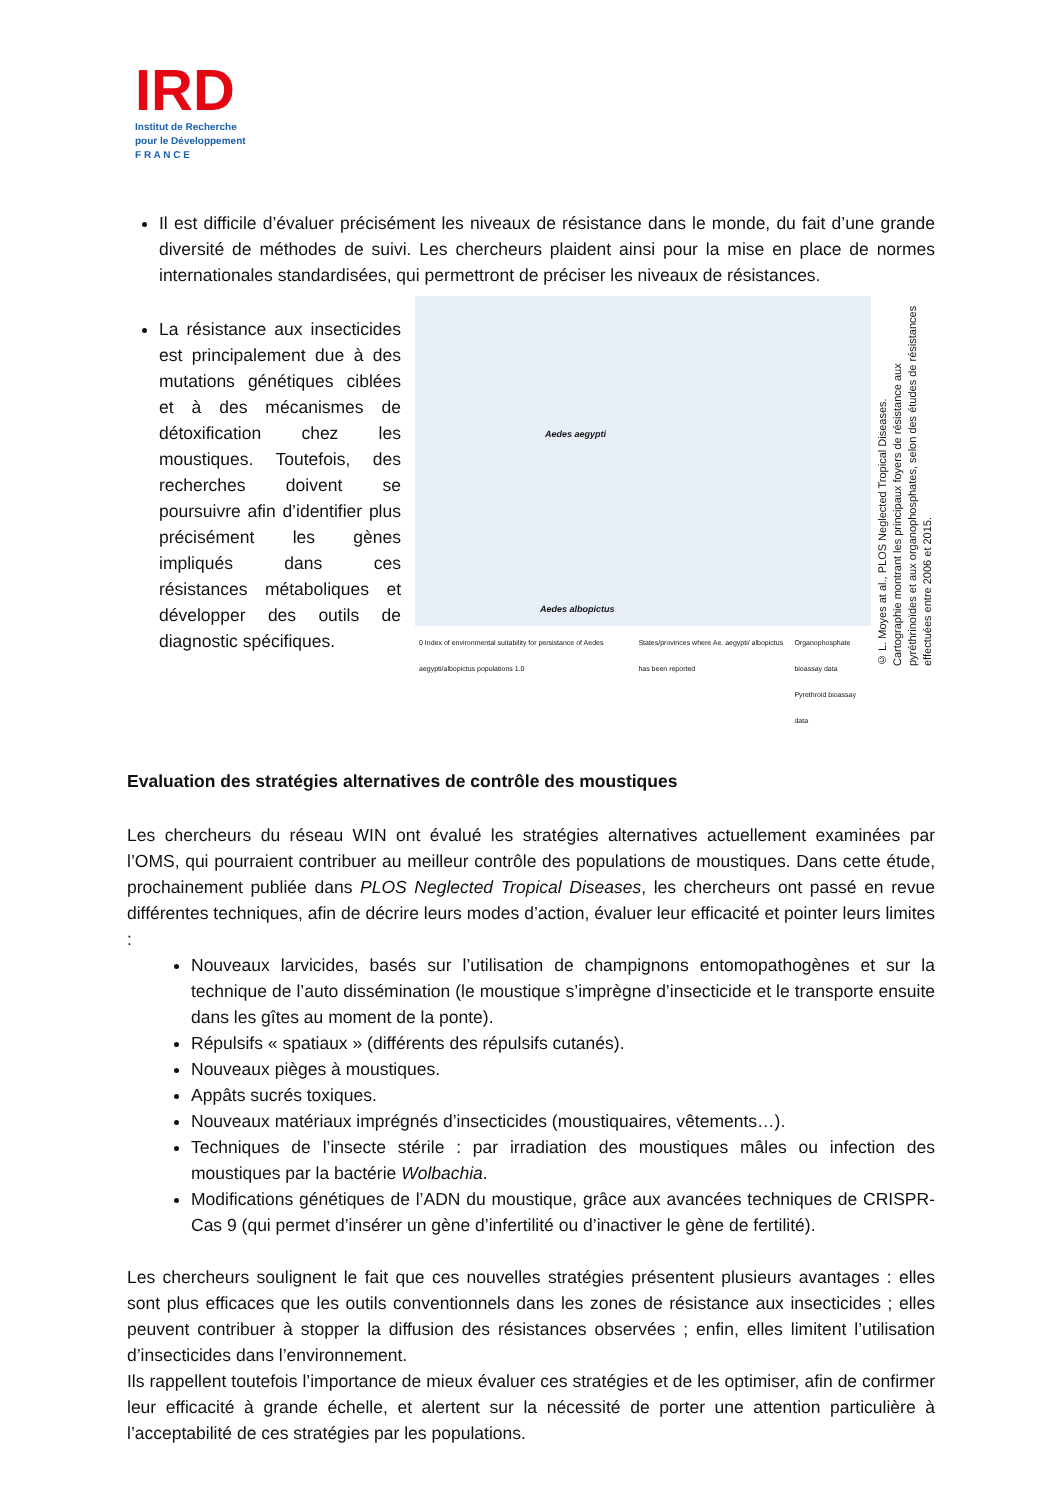IRD
Institut de Recherche
pour le Développement
F R A N C E
Il est difficile d’évaluer précisément les niveaux de résistance dans le monde, du fait d’une grande diversité de méthodes de suivi. Les chercheurs plaident ainsi pour la mise en place de normes internationales standardisées, qui permettront de préciser les niveaux de résistances.
La résistance aux insecticides est principalement due à des mutations génétiques ciblées et à des mécanismes de détoxification chez les moustiques. Toutefois, des recherches doivent se poursuivre afin d’identifier plus précisément les gènes impliqués dans ces résistances métaboliques et développer des outils de diagnostic spécifiques.
Aedes aegypti
Aedes albopictus
0 Index of environmental suitability for persistance of Aedes aegypti/albopictus populations 1.0 States/provinces where Ae. aegypti/ albopictus has been reported Organophosphate bioassay data
Pyrethroid bioassay data
© L. Moyes at al., PLOS Neglected Tropical Diseases.
Cartographie montrant les principaux foyers de résistance aux pyréthrinoïdes et aux organophosphates, selon des études de résistances effectuées entre 2006 et 2015.
Evaluation des stratégies alternatives de contrôle des moustiques
Les chercheurs du réseau WIN ont évalué les stratégies alternatives actuellement examinées par l’OMS, qui pourraient contribuer au meilleur contrôle des populations de moustiques. Dans cette étude, prochainement publiée dans PLOS Neglected Tropical Diseases, les chercheurs ont passé en revue différentes techniques, afin de décrire leurs modes d’action, évaluer leur efficacité et pointer leurs limites :
Nouveaux larvicides, basés sur l’utilisation de champignons entomopathogènes et sur la technique de l’auto dissémination (le moustique s’imprègne d’insecticide et le transporte ensuite dans les gîtes au moment de la ponte).
Répulsifs « spatiaux » (différents des répulsifs cutanés).
Nouveaux pièges à moustiques.
Appâts sucrés toxiques.
Nouveaux matériaux imprégnés d’insecticides (moustiquaires, vêtements…).
Techniques de l’insecte stérile : par irradiation des moustiques mâles ou infection des moustiques par la bactérie Wolbachia.
Modifications génétiques de l’ADN du moustique, grâce aux avancées techniques de CRISPR-Cas 9 (qui permet d’insérer un gène d’infertilité ou d’inactiver le gène de fertilité).
Les chercheurs soulignent le fait que ces nouvelles stratégies présentent plusieurs avantages : elles sont plus efficaces que les outils conventionnels dans les zones de résistance aux insecticides ; elles peuvent contribuer à stopper la diffusion des résistances observées ; enfin, elles limitent l’utilisation d’insecticides dans l’environnement.
Ils rappellent toutefois l’importance de mieux évaluer ces stratégies et de les optimiser, afin de confirmer leur efficacité à grande échelle, et alertent sur la nécessité de porter une attention particulière à l’acceptabilité de ces stratégies par les populations.